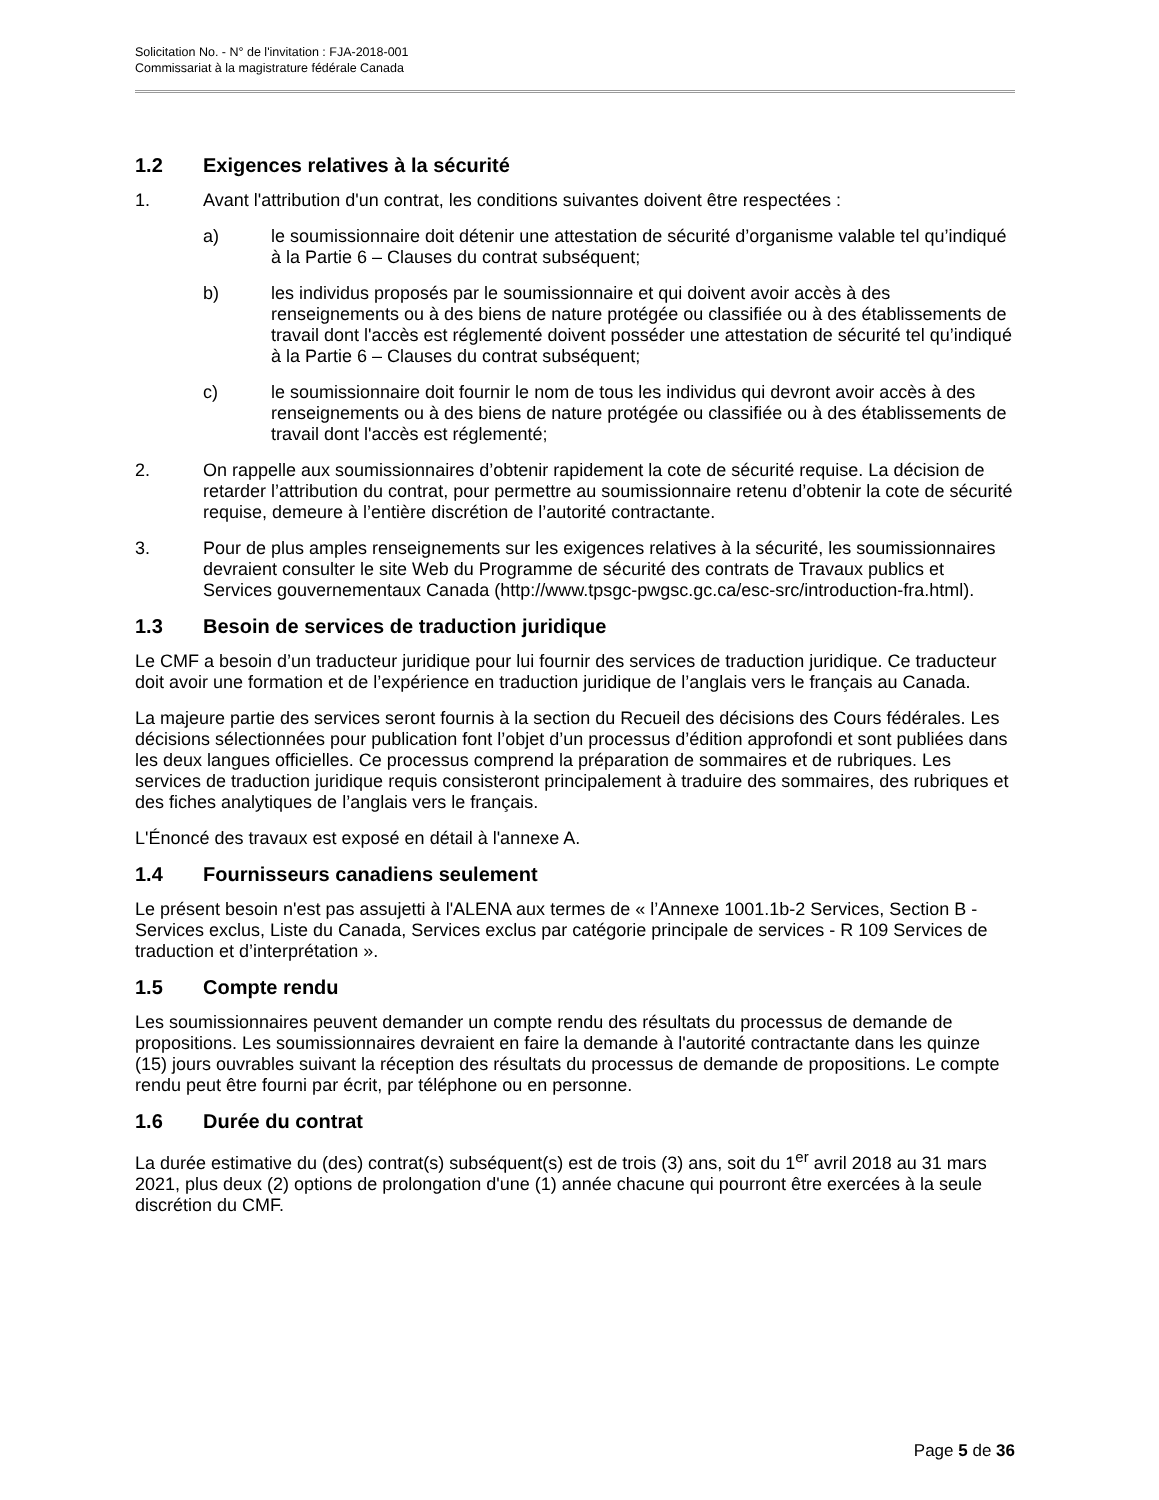Solicitation No. - N° de l'invitation : FJA-2018-001
Commissariat à la magistrature fédérale Canada
1.2 Exigences relatives à la sécurité
1. Avant l'attribution d'un contrat, les conditions suivantes doivent être respectées :
a) le soumissionnaire doit détenir une attestation de sécurité d’organisme valable tel qu’indiqué à la Partie 6 – Clauses du contrat subséquent;
b) les individus proposés par le soumissionnaire et qui doivent avoir accès à des renseignements ou à des biens de nature protégée ou classifiée ou à des établissements de travail dont l'accès est réglementé doivent posséder une attestation de sécurité tel qu’indiqué à la Partie 6 – Clauses du contrat subséquent;
c) le soumissionnaire doit fournir le nom de tous les individus qui devront avoir accès à des renseignements ou à des biens de nature protégée ou classifiée ou à des établissements de travail dont l'accès est réglementé;
2. On rappelle aux soumissionnaires d’obtenir rapidement la cote de sécurité requise. La décision de retarder l’attribution du contrat, pour permettre au soumissionnaire retenu d’obtenir la cote de sécurité requise, demeure à l’entière discrétion de l’autorité contractante.
3. Pour de plus amples renseignements sur les exigences relatives à la sécurité, les soumissionnaires devraient consulter le site Web du Programme de sécurité des contrats de Travaux publics et Services gouvernementaux Canada (http://www.tpsgc-pwgsc.gc.ca/esc-src/introduction-fra.html).
1.3 Besoin de services de traduction juridique
Le CMF a besoin d’un traducteur juridique pour lui fournir des services de traduction juridique. Ce traducteur doit avoir une formation et de l’expérience en traduction juridique de l’anglais vers le français au Canada.
La majeure partie des services seront fournis à la section du Recueil des décisions des Cours fédérales. Les décisions sélectionnées pour publication font l’objet d’un processus d’édition approfondi et sont publiées dans les deux langues officielles. Ce processus comprend la préparation de sommaires et de rubriques. Les services de traduction juridique requis consisteront principalement à traduire des sommaires, des rubriques et des fiches analytiques de l’anglais vers le français.
L'Énoncé des travaux est exposé en détail à l'annexe A.
1.4 Fournisseurs canadiens seulement
Le présent besoin n'est pas assujetti à l'ALENA aux termes de « l’Annexe 1001.1b-2 Services, Section B - Services exclus, Liste du Canada, Services exclus par catégorie principale de services - R 109 Services de traduction et d’interprétation ».
1.5 Compte rendu
Les soumissionnaires peuvent demander un compte rendu des résultats du processus de demande de propositions. Les soumissionnaires devraient en faire la demande à l'autorité contractante dans les quinze (15) jours ouvrables suivant la réception des résultats du processus de demande de propositions. Le compte rendu peut être fourni par écrit, par téléphone ou en personne.
1.6 Durée du contrat
La durée estimative du (des) contrat(s) subséquent(s) est de trois (3) ans, soit du 1<sup>er</sup> avril 2018 au 31 mars 2021, plus deux (2) options de prolongation d'une (1) année chacune qui pourront être exercées à la seule discrétion du CMF.
Page 5 de 36